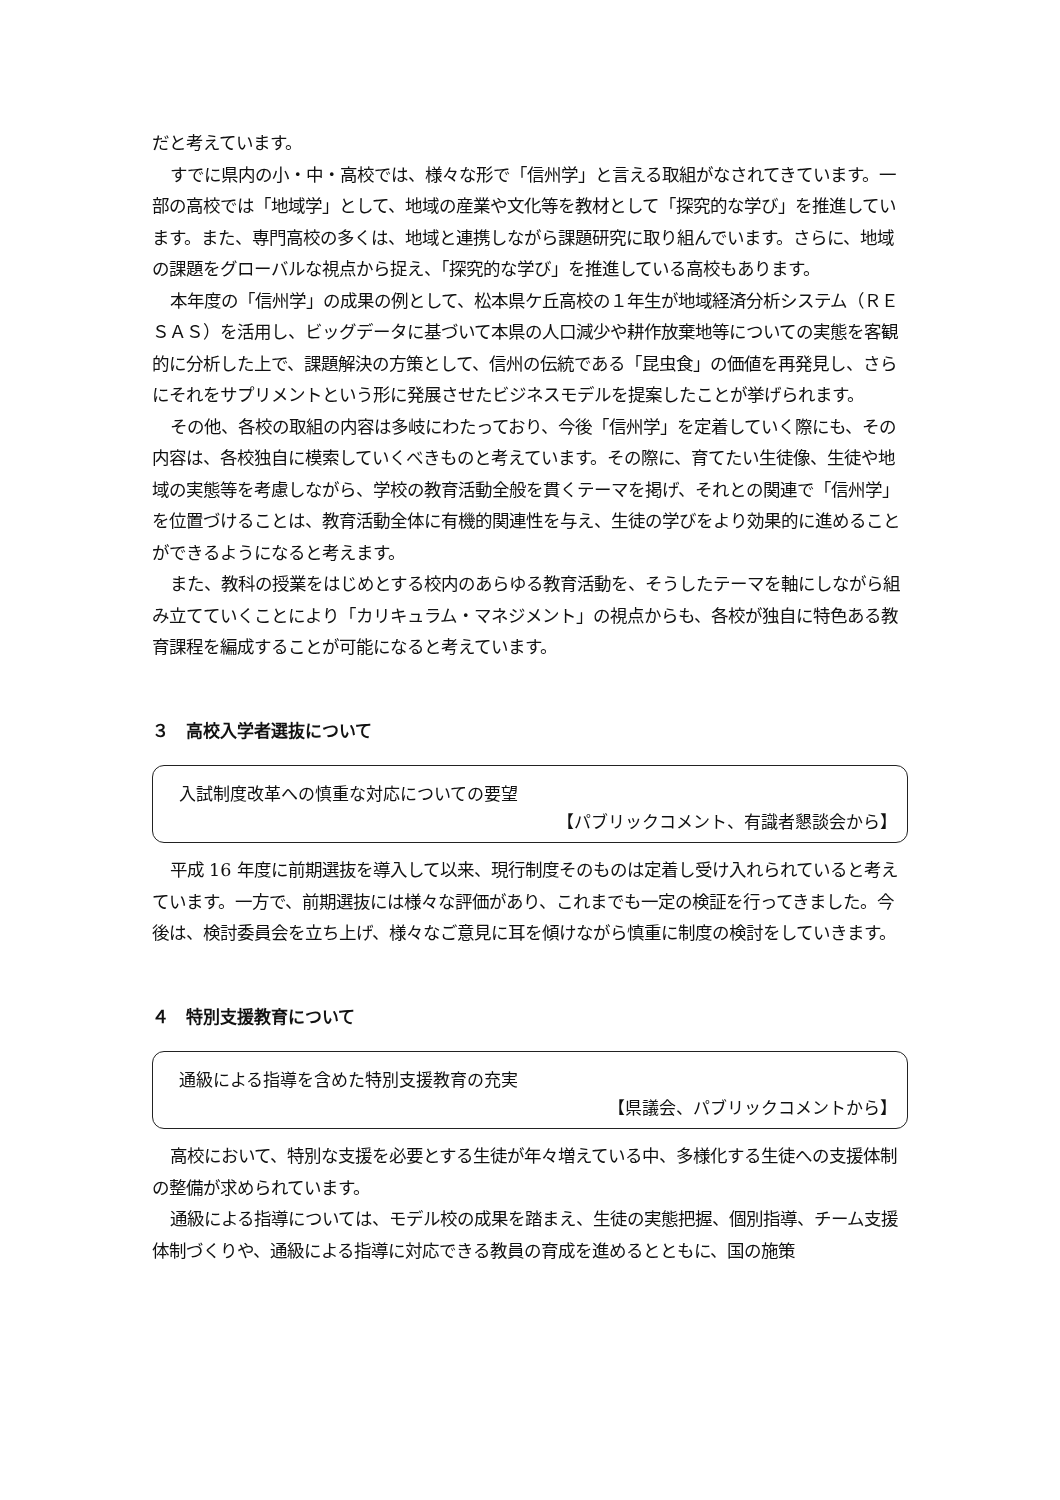だと考えています。
すでに県内の小・中・高校では、様々な形で「信州学」と言える取組がなされてきています。一部の高校では「地域学」として、地域の産業や文化等を教材として「探究的な学び」を推進しています。また、専門高校の多くは、地域と連携しながら課題研究に取り組んでいます。さらに、地域の課題をグローバルな視点から捉え、「探究的な学び」を推進している高校もあります。
本年度の「信州学」の成果の例として、松本県ケ丘高校の１年生が地域経済分析システム（ＲＥＳＡＳ）を活用し、ビッグデータに基づいて本県の人口減少や耕作放棄地等についての実態を客観的に分析した上で、課題解決の方策として、信州の伝統である「昆虫食」の価値を再発見し、さらにそれをサプリメントという形に発展させたビジネスモデルを提案したことが挙げられます。
その他、各校の取組の内容は多岐にわたっており、今後「信州学」を定着していく際にも、その内容は、各校独自に模索していくべきものと考えています。その際に、育てたい生徒像、生徒や地域の実態等を考慮しながら、学校の教育活動全般を貫くテーマを掲げ、それとの関連で「信州学」を位置づけることは、教育活動全体に有機的関連性を与え、生徒の学びをより効果的に進めることができるようになると考えます。
また、教科の授業をはじめとする校内のあらゆる教育活動を、そうしたテーマを軸にしながら組み立てていくことにより「カリキュラム・マネジメント」の視点からも、各校が独自に特色ある教育課程を編成することが可能になると考えています。
３　高校入学者選抜について
入試制度改革への慎重な対応についての要望
【パブリックコメント、有識者懇談会から】
平成 16 年度に前期選抜を導入して以来、現行制度そのものは定着し受け入れられていると考えています。一方で、前期選抜には様々な評価があり、これまでも一定の検証を行ってきました。今後は、検討委員会を立ち上げ、様々なご意見に耳を傾けながら慎重に制度の検討をしていきます。
４　特別支援教育について
通級による指導を含めた特別支援教育の充実
【県議会、パブリックコメントから】
高校において、特別な支援を必要とする生徒が年々増えている中、多様化する生徒への支援体制の整備が求められています。
通級による指導については、モデル校の成果を踏まえ、生徒の実態把握、個別指導、チーム支援体制づくりや、通級による指導に対応できる教員の育成を進めるとともに、国の施策